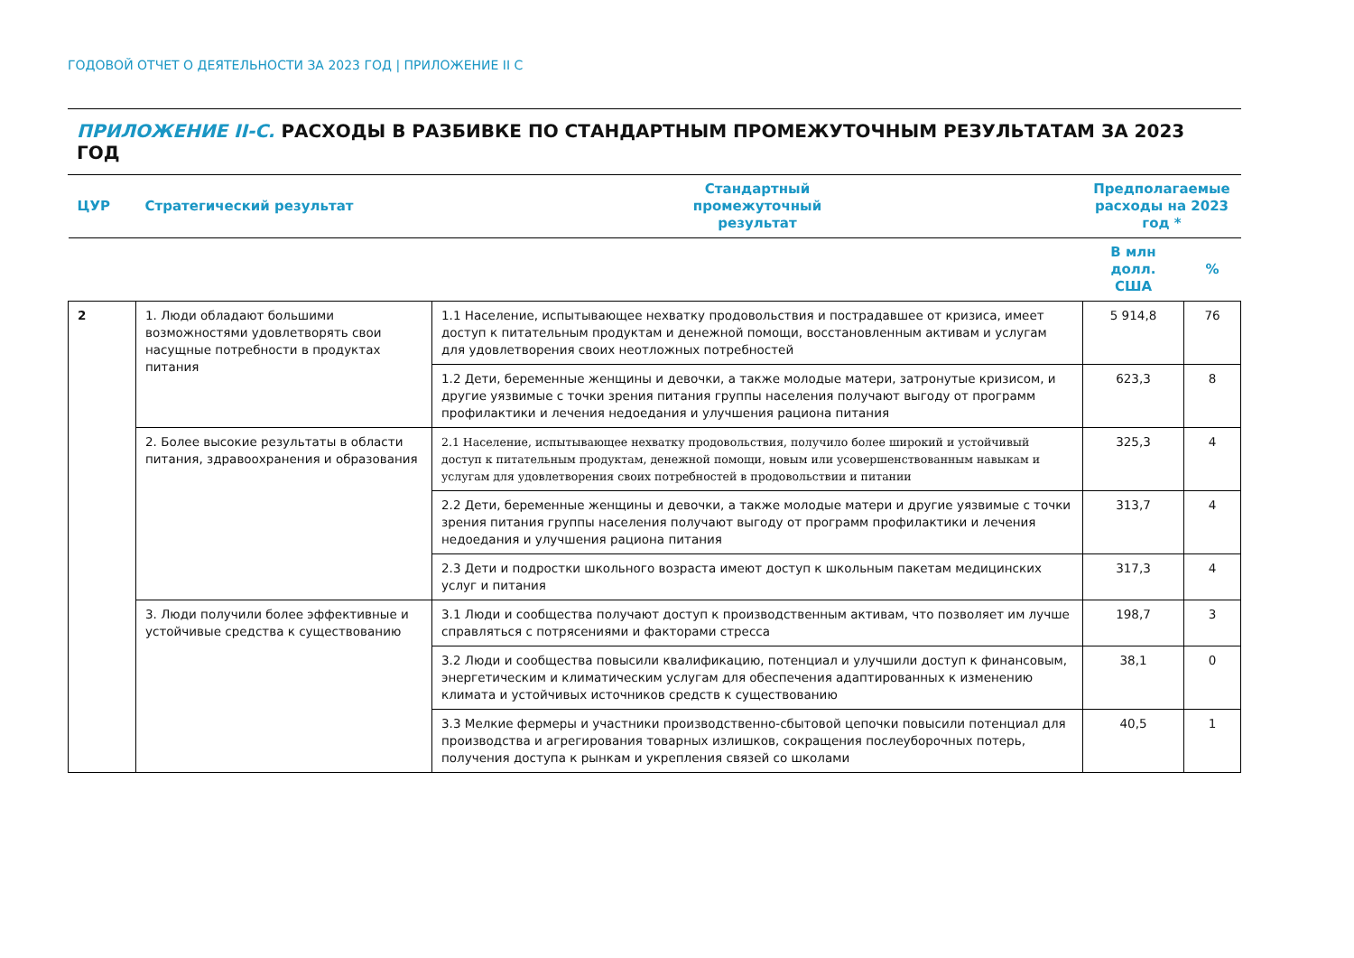ГОДОВОЙ ОТЧЕТ О ДЕЯТЕЛЬНОСТИ ЗА 2023 ГОД | ПРИЛОЖЕНИЕ II C
ПРИЛОЖЕНИЕ II-C. РАСХОДЫ В РАЗБИВКЕ ПО СТАНДАРТНЫМ ПРОМЕЖУТОЧНЫМ РЕЗУЛЬТАТАМ ЗА 2023 ГОД
| ЦУР | Стратегический результат | Стандартный промежуточный результат | Предполагаемые расходы на 2023 год * | |
| --- | --- | --- | --- | --- |
| | | | В млн долл. США | % |
| 2 | 1. Люди обладают большими возможностями удовлетворять свои насущные потребности в продуктах питания | 1.1 Население, испытывающее нехватку продовольствия и пострадавшее от кризиса, имеет доступ к питательным продуктам и денежной помощи, восстановленным активам и услугам для удовлетворения своих неотложных потребностей | 5 914,8 | 76 |
| | | 1.2 Дети, беременные женщины и девочки, а также молодые матери, затронутые кризисом, и другие уязвимые с точки зрения питания группы населения получают выгоду от программ профилактики и лечения недоедания и улучшения рациона питания | 623,3 | 8 |
| | 2. Более высокие результаты в области питания, здравоохранения и образования | 2.1 Население, испытывающее нехватку продовольствия, получило более широкий и устойчивый доступ к питательным продуктам, денежной помощи, новым или усовершенствованным навыкам и услугам для удовлетворения своих потребностей в продовольствии и питании | 325,3 | 4 |
| | | 2.2 Дети, беременные женщины и девочки, а также молодые матери и другие уязвимые с точки зрения питания группы населения получают выгоду от программ профилактики и лечения недоедания и улучшения рациона питания | 313,7 | 4 |
| | | 2.3 Дети и подростки школьного возраста имеют доступ к школьным пакетам медицинских услуг и питания | 317,3 | 4 |
| | 3. Люди получили более эффективные и устойчивые средства к существованию | 3.1 Люди и сообщества получают доступ к производственным активам, что позволяет им лучше справляться с потрясениями и факторами стресса | 198,7 | 3 |
| | | 3.2 Люди и сообщества повысили квалификацию, потенциал и улучшили доступ к финансовым, энергетическим и климатическим услугам для обеспечения адаптированных к изменению климата и устойчивых источников средств к существованию | 38,1 | 0 |
| | | 3.3 Мелкие фермеры и участники производственно-сбытовой цепочки повысили потенциал для производства и агрегирования товарных излишков, сокращения послеуборочных потерь, получения доступа к рынкам и укрепления связей со школами | 40,5 | 1 |